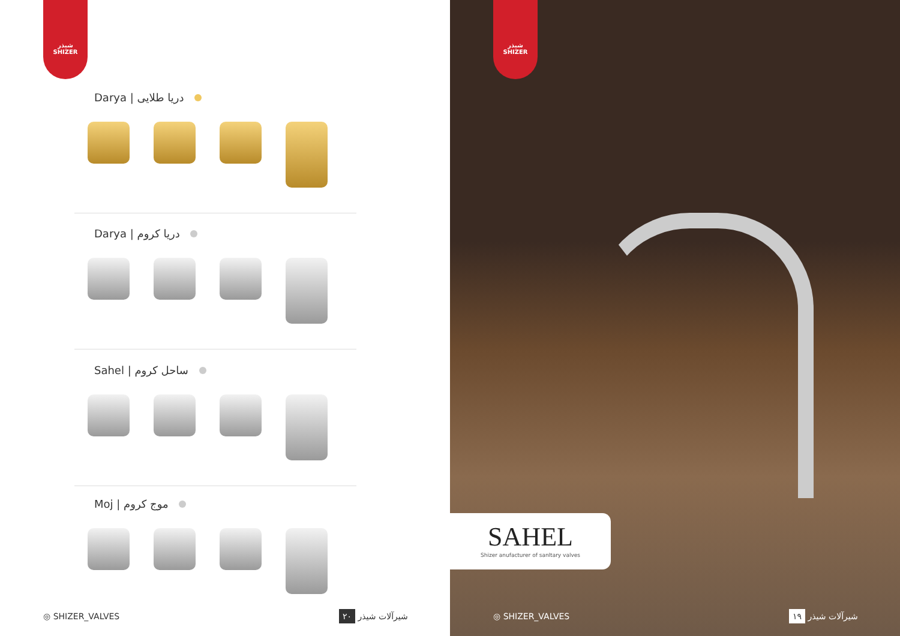شیذر
SHIZER
Darya | دریا طلایی
Darya | دریا کروم
Sahel | ساحل کروم
Moj | موج کروم
◎ SHIZER_VALVES شیرآلات شیذر ۲۰
شیذر
SHIZER
SAHEL
Shizer anufacturer of sanltary valves
◎ SHIZER_VALVES شیرآلات شیذر ۱۹